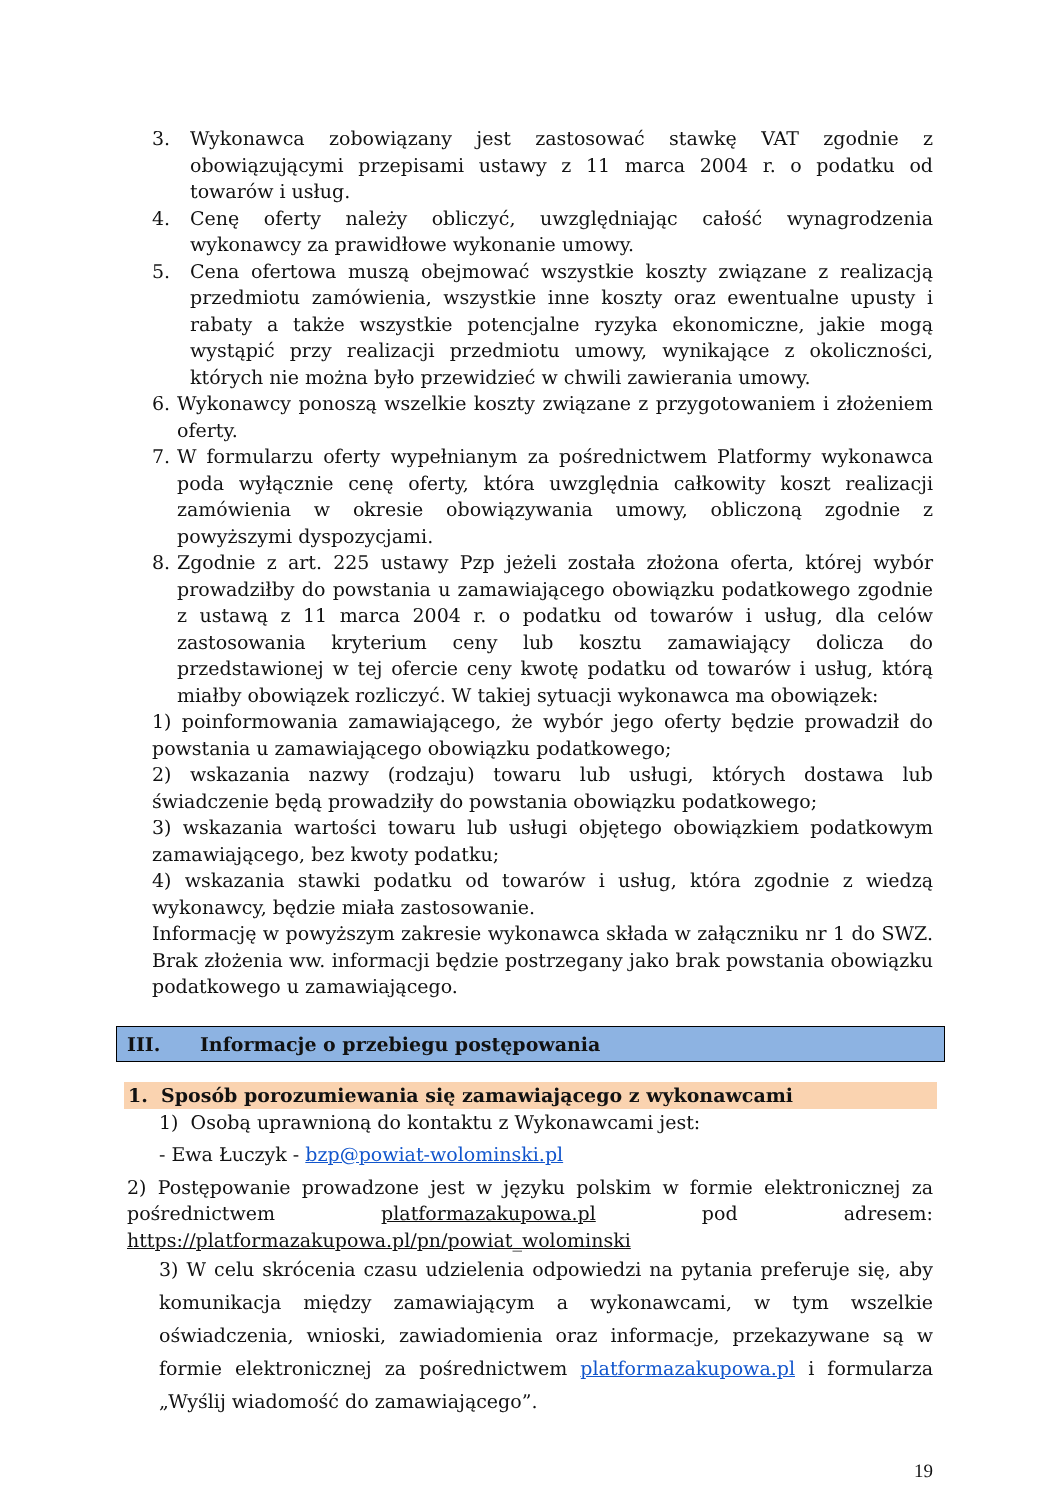3. Wykonawca zobowiązany jest zastosować stawkę VAT zgodnie z obowiązującymi przepisami ustawy z 11 marca 2004 r. o podatku od towarów i usług.
4. Cenę oferty należy obliczyć, uwzględniając całość wynagrodzenia wykonawcy za prawidłowe wykonanie umowy.
5. Cena ofertowa muszą obejmować wszystkie koszty związane z realizacją przedmiotu zamówienia, wszystkie inne koszty oraz ewentualne upusty i rabaty a także wszystkie potencjalne ryzyka ekonomiczne, jakie mogą wystąpić przy realizacji przedmiotu umowy, wynikające z okoliczności, których nie można było przewidzieć w chwili zawierania umowy.
6. Wykonawcy ponoszą wszelkie koszty związane z przygotowaniem i złożeniem oferty.
7. W formularzu oferty wypełnianym za pośrednictwem Platformy wykonawca poda wyłącznie cenę oferty, która uwzględnia całkowity koszt realizacji zamówienia w okresie obowiązywania umowy, obliczoną zgodnie z powyższymi dyspozycjami.
8. Zgodnie z art. 225 ustawy Pzp jeżeli została złożona oferta, której wybór prowadziłby do powstania u zamawiającego obowiązku podatkowego zgodnie z ustawą z 11 marca 2004 r. o podatku od towarów i usług, dla celów zastosowania kryterium ceny lub kosztu zamawiający dolicza do przedstawionej w tej ofercie ceny kwotę podatku od towarów i usług, którą miałby obowiązek rozliczyć. W takiej sytuacji wykonawca ma obowiązek:
1) poinformowania zamawiającego, że wybór jego oferty będzie prowadził do powstania u zamawiającego obowiązku podatkowego;
2) wskazania nazwy (rodzaju) towaru lub usługi, których dostawa lub świadczenie będą prowadziły do powstania obowiązku podatkowego;
3) wskazania wartości towaru lub usługi objętego obowiązkiem podatkowym zamawiającego, bez kwoty podatku;
4) wskazania stawki podatku od towarów i usług, która zgodnie z wiedzą wykonawcy, będzie miała zastosowanie.
Informację w powyższym zakresie wykonawca składa w załączniku nr 1 do SWZ. Brak złożenia ww. informacji będzie postrzegany jako brak powstania obowiązku podatkowego u zamawiającego.
III. Informacje o przebiegu postępowania
1. Sposób porozumiewania się zamawiającego z wykonawcami
1) Osobą uprawnioną do kontaktu z Wykonawcami jest:
- Ewa Łuczyk - bzp@powiat-wolominski.pl
2) Postępowanie prowadzone jest w języku polskim w formie elektronicznej za pośrednictwem platformazakupowa.pl pod adresem: https://platformazakupowa.pl/pn/powiat_wolominski
3) W celu skrócenia czasu udzielenia odpowiedzi na pytania preferuje się, aby komunikacja między zamawiającym a wykonawcami, w tym wszelkie oświadczenia, wnioski, zawiadomienia oraz informacje, przekazywane są w formie elektronicznej za pośrednictwem platformazakupowa.pl i formularza „Wyślij wiadomość do zamawiającego”.
19